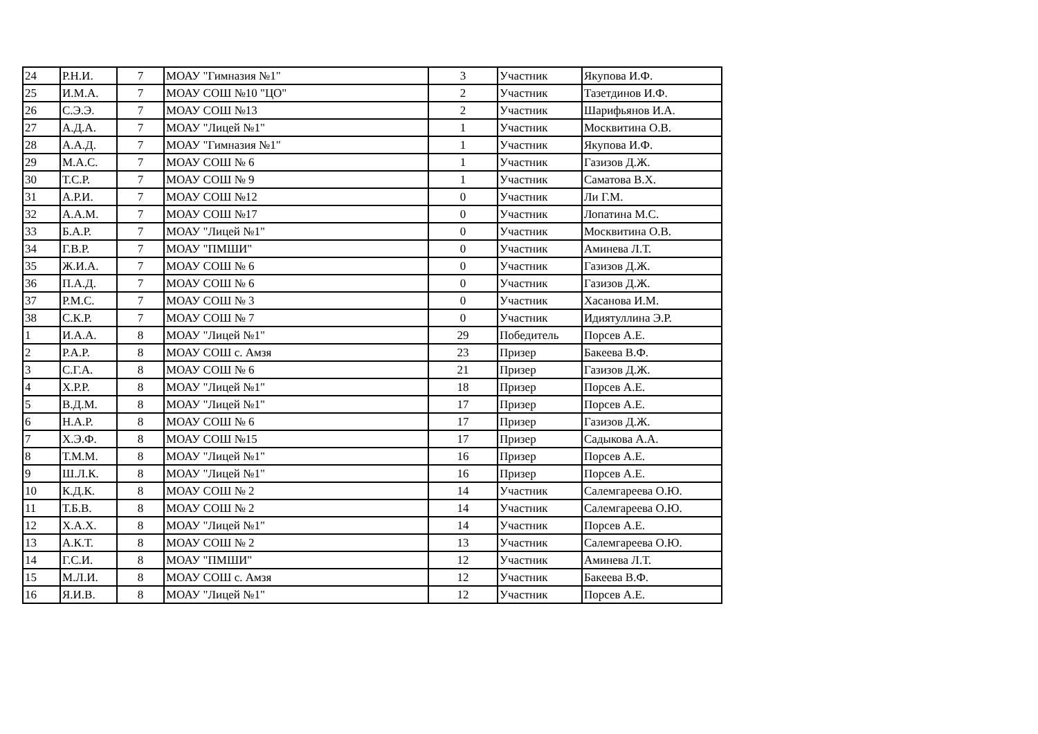| 24 | Р.Н.И. | 7 | МОАУ "Гимназия №1" | 3 | Участник | Якупова И.Ф. |
| 25 | И.М.А. | 7 | МОАУ СОШ №10 "ЦО" | 2 | Участник | Тазетдинов И.Ф. |
| 26 | С.Э.Э. | 7 | МОАУ СОШ №13 | 2 | Участник | Шарифьянов И.А. |
| 27 | А.Д.А. | 7 | МОАУ "Лицей №1" | 1 | Участник | Москвитина О.В. |
| 28 | А.А.Д. | 7 | МОАУ "Гимназия №1" | 1 | Участник | Якупова И.Ф. |
| 29 | М.А.С. | 7 | МОАУ СОШ № 6 | 1 | Участник | Газизов Д.Ж. |
| 30 | Т.С.Р. | 7 | МОАУ СОШ № 9 | 1 | Участник | Саматова В.Х. |
| 31 | А.Р.И. | 7 | МОАУ СОШ №12 | 0 | Участник | Ли Г.М. |
| 32 | А.А.М. | 7 | МОАУ СОШ №17 | 0 | Участник | Лопатина М.С. |
| 33 | Б.А.Р. | 7 | МОАУ "Лицей №1" | 0 | Участник | Москвитина О.В. |
| 34 | Г.В.Р. | 7 | МОАУ "ПМШИ" | 0 | Участник | Аминева Л.Т. |
| 35 | Ж.И.А. | 7 | МОАУ СОШ № 6 | 0 | Участник | Газизов Д.Ж. |
| 36 | П.А.Д. | 7 | МОАУ СОШ № 6 | 0 | Участник | Газизов Д.Ж. |
| 37 | Р.М.С. | 7 | МОАУ СОШ № 3 | 0 | Участник | Хасанова И.М. |
| 38 | С.К.Р. | 7 | МОАУ СОШ № 7 | 0 | Участник | Идиятуллина Э.Р. |
| 1 | И.А.А. | 8 | МОАУ "Лицей №1" | 29 | Победитель | Порсев А.Е. |
| 2 | Р.А.Р. | 8 | МОАУ СОШ с. Амзя | 23 | Призер | Бакеева В.Ф. |
| 3 | С.Г.А. | 8 | МОАУ СОШ № 6 | 21 | Призер | Газизов Д.Ж. |
| 4 | Х.Р.Р. | 8 | МОАУ "Лицей №1" | 18 | Призер | Порсев А.Е. |
| 5 | В.Д.М. | 8 | МОАУ "Лицей №1" | 17 | Призер | Порсев А.Е. |
| 6 | Н.А.Р. | 8 | МОАУ СОШ № 6 | 17 | Призер | Газизов Д.Ж. |
| 7 | Х.Э.Ф. | 8 | МОАУ СОШ №15 | 17 | Призер | Садыкова А.А. |
| 8 | Т.М.М. | 8 | МОАУ "Лицей №1" | 16 | Призер | Порсев А.Е. |
| 9 | Ш.Л.К. | 8 | МОАУ "Лицей №1" | 16 | Призер | Порсев А.Е. |
| 10 | К.Д.К. | 8 | МОАУ СОШ № 2 | 14 | Участник | Салемгареева О.Ю. |
| 11 | Т.Б.В. | 8 | МОАУ СОШ № 2 | 14 | Участник | Салемгареева О.Ю. |
| 12 | Х.А.Х. | 8 | МОАУ "Лицей №1" | 14 | Участник | Порсев А.Е. |
| 13 | А.К.Т. | 8 | МОАУ СОШ № 2 | 13 | Участник | Салемгареева О.Ю. |
| 14 | Г.С.И. | 8 | МОАУ "ПМШИ" | 12 | Участник | Аминева Л.Т. |
| 15 | М.Л.И. | 8 | МОАУ СОШ с. Амзя | 12 | Участник | Бакеева В.Ф. |
| 16 | Я.И.В. | 8 | МОАУ "Лицей №1" | 12 | Участник | Порсев А.Е. |